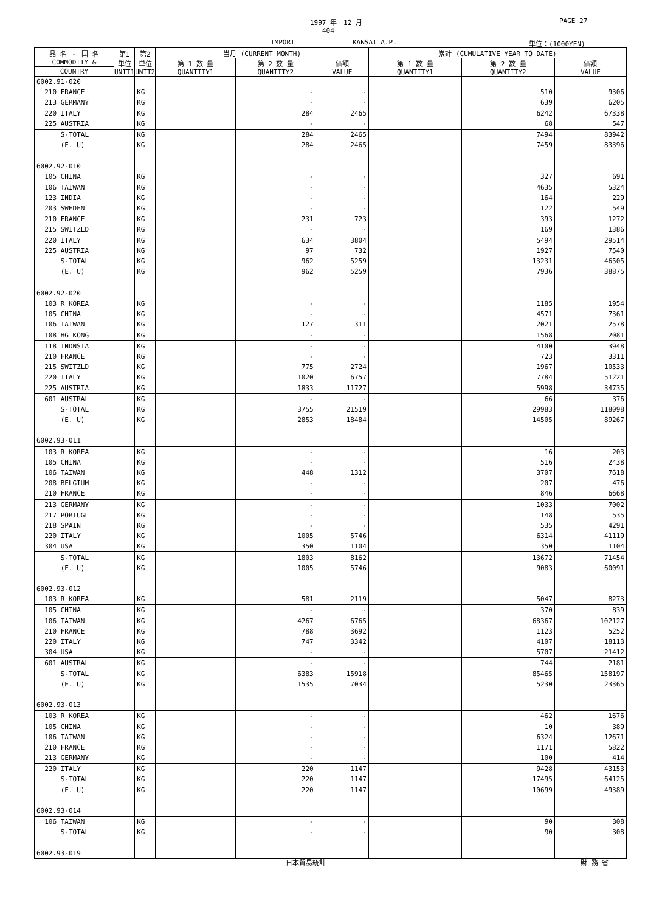1997 年　12 月 PAGE 27
404
IMPORT KANSAI A.P. 単位：(1000YEN)
| 品 名 ・ 国 名 COMMODITY & | 第1 単位 UNIT1 | 第2 単位 UNIT2 | 当月 (CURRENT MONTH) | | | 累計 (CUMULATIVE YEAR TO DATE) | | |
| --- | --- | --- | --- | --- | --- | --- | --- | --- |
| | | | 第 1 数 量 QUANTITY1 | 第 2 数 量 QUANTITY2 | 価額 VALUE | 第 1 数 量 QUANTITY1 | 第 2 数 量 QUANTITY2 | 価額 VALUE |
| COUNTRY | | | | | | | | |
| 6002.91-020 | | | | | | | | |
| 210 FRANCE | | KG | | - | - | | 510 | 9306 |
| 213 GERMANY | | KG | | - | - | | 639 | 6205 |
| 220 ITALY | | KG | | 284 | 2465 | | 6242 | 67338 |
| 225 AUSTRIA | | KG | | - | - | | 68 | 547 |
| S-TOTAL | | KG | | 284 | 2465 | | 7494 | 83942 |
| (E. U) | | KG | | 284 | 2465 | | 7459 | 83396 |
| 6002.92-010 | | | | | | | | |
| 105 CHINA | | KG | | - | - | | 327 | 691 |
| 106 TAIWAN | | KG | | - | - | | 4635 | 5324 |
| 123 INDIA | | KG | | - | - | | 164 | 229 |
| 203 SWEDEN | | KG | | - | - | | 122 | 549 |
| 210 FRANCE | | KG | | 231 | 723 | | 393 | 1272 |
| 215 SWITZLD | | KG | | - | - | | 169 | 1386 |
| 220 ITALY | | KG | | 634 | 3804 | | 5494 | 29514 |
| 225 AUSTRIA | | KG | | 97 | 732 | | 1927 | 7540 |
| S-TOTAL | | KG | | 962 | 5259 | | 13231 | 46505 |
| (E. U) | | KG | | 962 | 5259 | | 7936 | 38875 |
| 6002.92-020 | | | | | | | | |
| 103 R KOREA | | KG | | - | - | | 1185 | 1954 |
| 105 CHINA | | KG | | - | - | | 4571 | 7361 |
| 106 TAIWAN | | KG | | 127 | 311 | | 2021 | 2578 |
| 108 HG KONG | | KG | | - | - | | 1568 | 2081 |
| 118 INDNSIA | | KG | | - | - | | 4100 | 3948 |
| 210 FRANCE | | KG | | - | - | | 723 | 3311 |
| 215 SWITZLD | | KG | | 775 | 2724 | | 1967 | 10533 |
| 220 ITALY | | KG | | 1020 | 6757 | | 7784 | 51221 |
| 225 AUSTRIA | | KG | | 1833 | 11727 | | 5998 | 34735 |
| 601 AUSTRAL | | KG | | - | - | | 66 | 376 |
| S-TOTAL | | KG | | 3755 | 21519 | | 29983 | 118098 |
| (E. U) | | KG | | 2853 | 18484 | | 14505 | 89267 |
| 6002.93-011 | | | | | | | | |
| 103 R KOREA | | KG | | - | - | | 16 | 203 |
| 105 CHINA | | KG | | - | - | | 516 | 2438 |
| 106 TAIWAN | | KG | | 448 | 1312 | | 3707 | 7618 |
| 208 BELGIUM | | KG | | - | - | | 207 | 476 |
| 210 FRANCE | | KG | | - | - | | 846 | 6668 |
| 213 GERMANY | | KG | | - | - | | 1033 | 7002 |
| 217 PORTUGL | | KG | | - | - | | 148 | 535 |
| 218 SPAIN | | KG | | - | - | | 535 | 4291 |
| 220 ITALY | | KG | | 1005 | 5746 | | 6314 | 41119 |
| 304 USA | | KG | | 350 | 1104 | | 350 | 1104 |
| S-TOTAL | | KG | | 1803 | 8162 | | 13672 | 71454 |
| (E. U) | | KG | | 1005 | 5746 | | 9083 | 60091 |
| 6002.93-012 | | | | | | | | |
| 103 R KOREA | | KG | | 581 | 2119 | | 5047 | 8273 |
| 105 CHINA | | KG | | - | - | | 370 | 839 |
| 106 TAIWAN | | KG | | 4267 | 6765 | | 68367 | 102127 |
| 210 FRANCE | | KG | | 788 | 3692 | | 1123 | 5252 |
| 220 ITALY | | KG | | 747 | 3342 | | 4107 | 18113 |
| 304 USA | | KG | | - | - | | 5707 | 21412 |
| 601 AUSTRAL | | KG | | - | - | | 744 | 2181 |
| S-TOTAL | | KG | | 6383 | 15918 | | 85465 | 158197 |
| (E. U) | | KG | | 1535 | 7034 | | 5230 | 23365 |
| 6002.93-013 | | | | | | | | |
| 103 R KOREA | | KG | | - | - | | 462 | 1676 |
| 105 CHINA | | KG | | - | - | | 10 | 389 |
| 106 TAIWAN | | KG | | - | - | | 6324 | 12671 |
| 210 FRANCE | | KG | | - | - | | 1171 | 5822 |
| 213 GERMANY | | KG | | - | - | | 100 | 414 |
| 220 ITALY | | KG | | 220 | 1147 | | 9428 | 43153 |
| S-TOTAL | | KG | | 220 | 1147 | | 17495 | 64125 |
| (E. U) | | KG | | 220 | 1147 | | 10699 | 49389 |
| 6002.93-014 | | | | | | | | |
| 106 TAIWAN | | KG | | - | - | | 90 | 308 |
| S-TOTAL | | KG | | - | - | | 90 | 308 |
| 6002.93-019 | | | | | | | | |
日本貿易統計 財 務 省